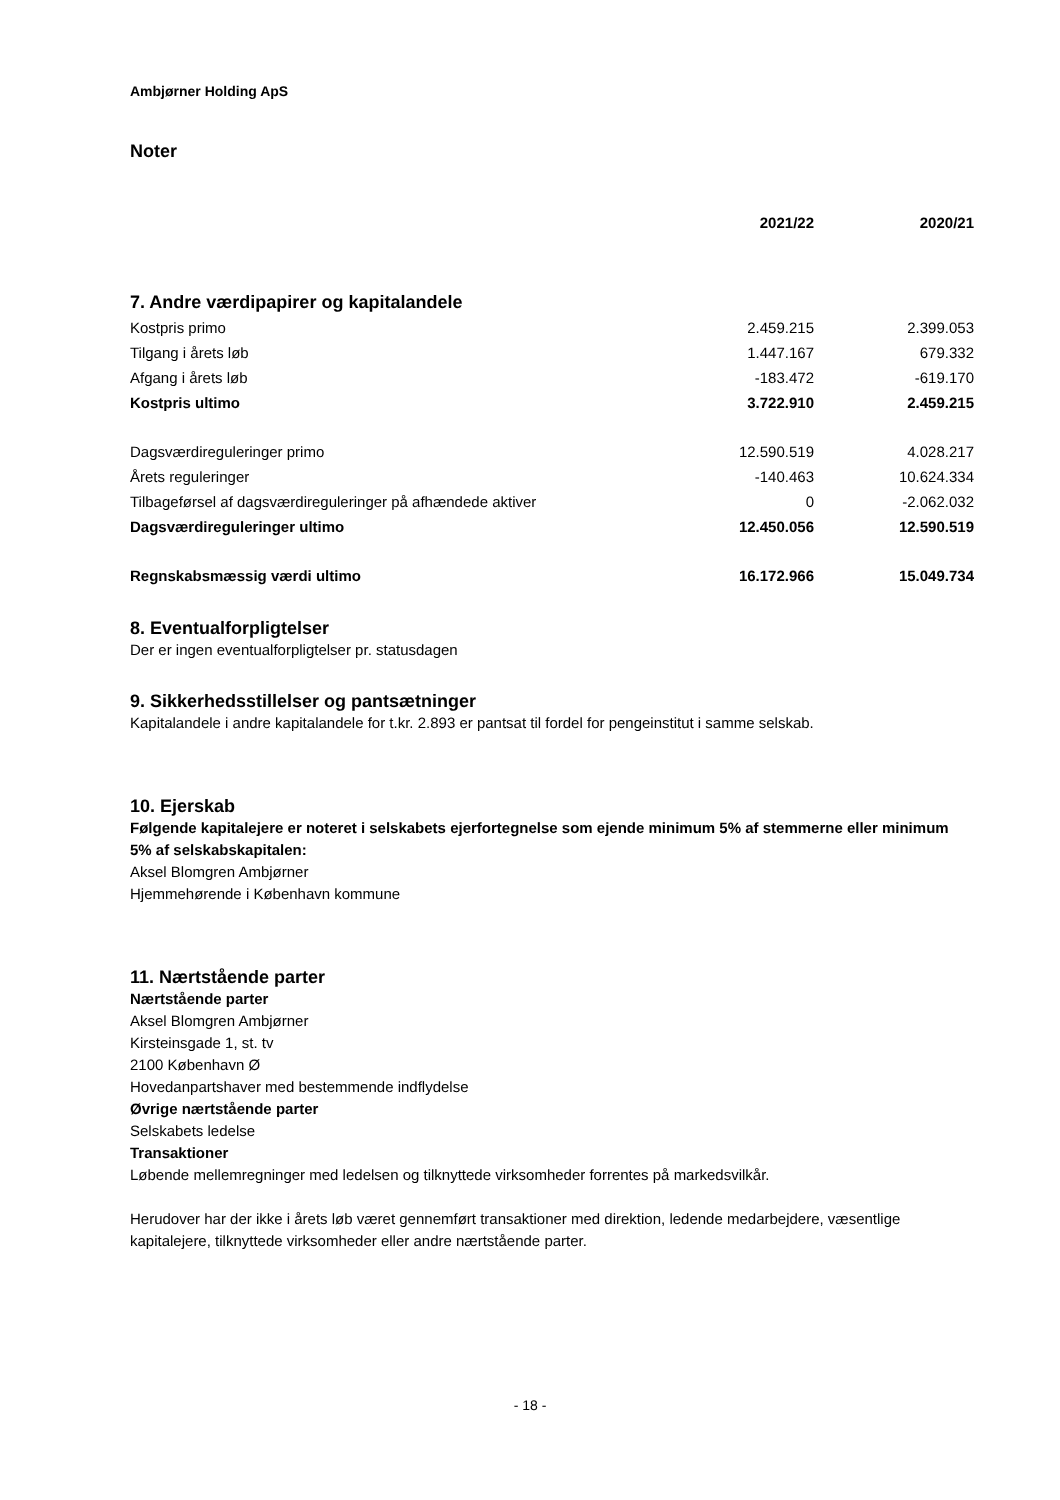Ambjørner Holding ApS
Noter
| | 2021/22 | 2020/21 |
| --- | --- | --- |
| 7. Andre værdipapirer og kapitalandele | | |
| Kostpris primo | 2.459.215 | 2.399.053 |
| Tilgang i årets løb | 1.447.167 | 679.332 |
| Afgang i årets løb | -183.472 | -619.170 |
| Kostpris ultimo | 3.722.910 | 2.459.215 |
| Dagsværdireguleringer primo | 12.590.519 | 4.028.217 |
| Årets reguleringer | -140.463 | 10.624.334 |
| Tilbageførsel af dagsværdireguleringer på afhændede aktiver | 0 | -2.062.032 |
| Dagsværdireguleringer ultimo | 12.450.056 | 12.590.519 |
| Regnskabsmæssig værdi ultimo | 16.172.966 | 15.049.734 |
8. Eventualforpligtelser
Der er ingen eventualforpligtelser pr. statusdagen
9. Sikkerhedsstillelser og pantsætninger
Kapitalandele i andre kapitalandele for t.kr. 2.893 er pantsat til fordel for pengeinstitut i samme selskab.
10. Ejerskab
Følgende kapitalejere er noteret i selskabets ejerfortegnelse som ejende minimum 5% af stemmerne eller minimum 5% af selskabskapitalen:
Aksel Blomgren Ambjørner
Hjemmehørende i København kommune
11. Nærtstående parter
Nærtstående parter
Aksel Blomgren Ambjørner
Kirsteinsgade 1, st. tv
2100 København Ø
Hovedanpartshaver med bestemmende indflydelse
Øvrige nærtstående parter
Selskabets ledelse
Transaktioner
Løbende mellemregninger med ledelsen og tilknyttede virksomheder forrentes på markedsvilkår.
Herudover har der ikke i årets løb været gennemført transaktioner med direktion, ledende medarbejdere, væsentlige kapitalejere, tilknyttede virksomheder eller andre nærtstående parter.
- 18 -